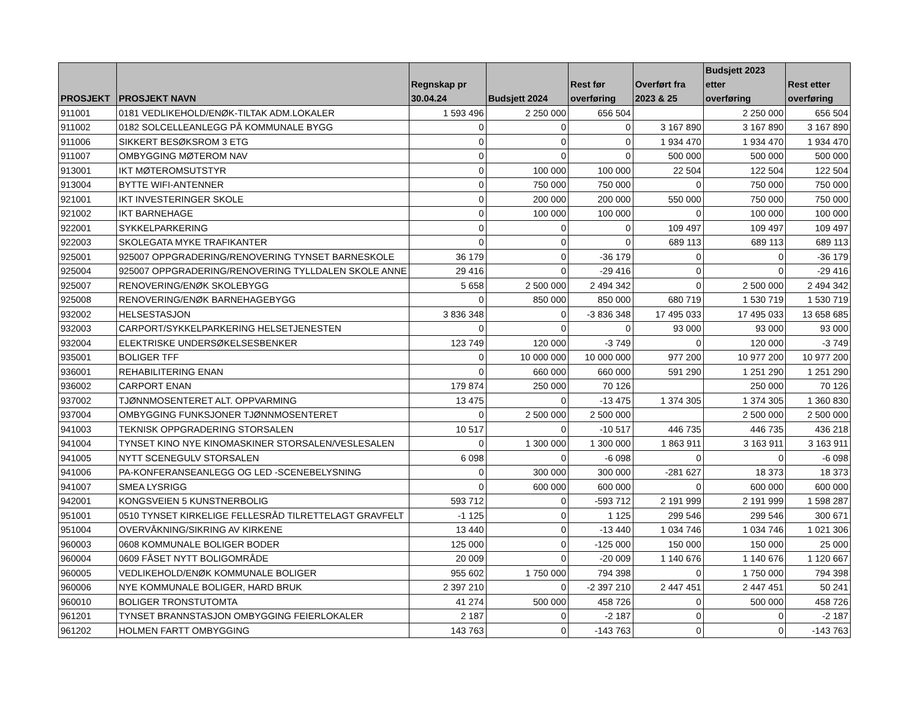| PROSJEKT | PROSJEKT NAVN | Regnskap pr 30.04.24 | Budsjett 2024 | Rest før overføring | Overført fra 2023 & 25 | Budsjett 2023 etter overføring | Rest etter overføring |
| --- | --- | --- | --- | --- | --- | --- | --- |
| 911001 | 0181 VEDLIKEHOLD/ENØK-TILTAK ADM.LOKALER | 1 593 496 | 2 250 000 | 656 504 | | 2 250 000 | 656 504 |
| 911002 | 0182 SOLCELLEANLEGG PÅ KOMMUNALE BYGG | 0 | 0 | 0 | 3 167 890 | 3 167 890 | 3 167 890 |
| 911006 | SIKKERT BESØKSROM 3 ETG | 0 | 0 | 0 | 1 934 470 | 1 934 470 | 1 934 470 |
| 911007 | OMBYGGING MØTEROM NAV | 0 | 0 | 0 | 500 000 | 500 000 | 500 000 |
| 913001 | IKT MØTEROMSUTSTYR | 0 | 100 000 | 100 000 | 22 504 | 122 504 | 122 504 |
| 913004 | BYTTE WIFI-ANTENNER | 0 | 750 000 | 750 000 | 0 | 750 000 | 750 000 |
| 921001 | IKT INVESTERINGER SKOLE | 0 | 200 000 | 200 000 | 550 000 | 750 000 | 750 000 |
| 921002 | IKT BARNEHAGE | 0 | 100 000 | 100 000 | 0 | 100 000 | 100 000 |
| 922001 | SYKKELPARKERING | 0 | 0 | 0 | 109 497 | 109 497 | 109 497 |
| 922003 | SKOLEGATA MYKE TRAFIKANTER | 0 | 0 | 0 | 689 113 | 689 113 | 689 113 |
| 925001 | 925007 OPPGRADERING/RENOVERING TYNSET BARNESKOLE | 36 179 | 0 | -36 179 | 0 | 0 | -36 179 |
| 925004 | 925007 OPPGRADERING/RENOVERING TYLLDALEN SKOLE ANNE | 29 416 | 0 | -29 416 | 0 | 0 | -29 416 |
| 925007 | RENOVERING/ENØK SKOLEBYGG | 5 658 | 2 500 000 | 2 494 342 | 0 | 2 500 000 | 2 494 342 |
| 925008 | RENOVERING/ENØK BARNEHAGEBYGG | 0 | 850 000 | 850 000 | 680 719 | 1 530 719 | 1 530 719 |
| 932002 | HELSESTASJON | 3 836 348 | 0 | -3 836 348 | 17 495 033 | 17 495 033 | 13 658 685 |
| 932003 | CARPORT/SYKKELPARKERING HELSETJENESTEN | 0 | 0 | 0 | 93 000 | 93 000 | 93 000 |
| 932004 | ELEKTRISKE UNDERSØKELSESBENKER | 123 749 | 120 000 | -3 749 | 0 | 120 000 | -3 749 |
| 935001 | BOLIGER TFF | 0 | 10 000 000 | 10 000 000 | 977 200 | 10 977 200 | 10 977 200 |
| 936001 | REHABILITERING ENAN | 0 | 660 000 | 660 000 | 591 290 | 1 251 290 | 1 251 290 |
| 936002 | CARPORT ENAN | 179 874 | 250 000 | 70 126 | | 250 000 | 70 126 |
| 937002 | TJØNNMOSENTERET ALT. OPPVARMING | 13 475 | 0 | -13 475 | 1 374 305 | 1 374 305 | 1 360 830 |
| 937004 | OMBYGGING FUNKSJONER TJØNNMOSENTERET | 0 | 2 500 000 | 2 500 000 | | 2 500 000 | 2 500 000 |
| 941003 | TEKNISK OPPGRADERING STORSALEN | 10 517 | 0 | -10 517 | 446 735 | 446 735 | 436 218 |
| 941004 | TYNSET KINO NYE KINOMASKINER STORSALEN/VESLESALEN | 0 | 1 300 000 | 1 300 000 | 1 863 911 | 3 163 911 | 3 163 911 |
| 941005 | NYTT SCENEGULV STORSALEN | 6 098 | 0 | -6 098 | 0 | 0 | -6 098 |
| 941006 | PA-KONFERANSEANLEGG OG LED -SCENEBELYSNING | 0 | 300 000 | 300 000 | -281 627 | 18 373 | 18 373 |
| 941007 | SMEA LYSRIGG | 0 | 600 000 | 600 000 | 0 | 600 000 | 600 000 |
| 942001 | KONGSVEIEN 5 KUNSTNERBOLIG | 593 712 | 0 | -593 712 | 2 191 999 | 2 191 999 | 1 598 287 |
| 951001 | 0510 TYNSET KIRKELIGE FELLESRÅD TILRETTELAGT GRAVFELT | -1 125 | 0 | 1 125 | 299 546 | 299 546 | 300 671 |
| 951004 | OVERVÅKNING/SIKRING AV KIRKENE | 13 440 | 0 | -13 440 | 1 034 746 | 1 034 746 | 1 021 306 |
| 960003 | 0608 KOMMUNALE BOLIGER BODER | 125 000 | 0 | -125 000 | 150 000 | 150 000 | 25 000 |
| 960004 | 0609 FÅSET NYTT BOLIGOMRÅDE | 20 009 | 0 | -20 009 | 1 140 676 | 1 140 676 | 1 120 667 |
| 960005 | VEDLIKEHOLD/ENØK KOMMUNALE BOLIGER | 955 602 | 1 750 000 | 794 398 | 0 | 1 750 000 | 794 398 |
| 960006 | NYE KOMMUNALE BOLIGER, HARD BRUK | 2 397 210 | 0 | -2 397 210 | 2 447 451 | 2 447 451 | 50 241 |
| 960010 | BOLIGER TRONSTUTOMTA | 41 274 | 500 000 | 458 726 | 0 | 500 000 | 458 726 |
| 961201 | TYNSET BRANNSTASJON OMBYGGING FEIERLOKALER | 2 187 | 0 | -2 187 | 0 | 0 | -2 187 |
| 961202 | HOLMEN FARTT OMBYGGING | 143 763 | 0 | -143 763 | 0 | 0 | -143 763 |